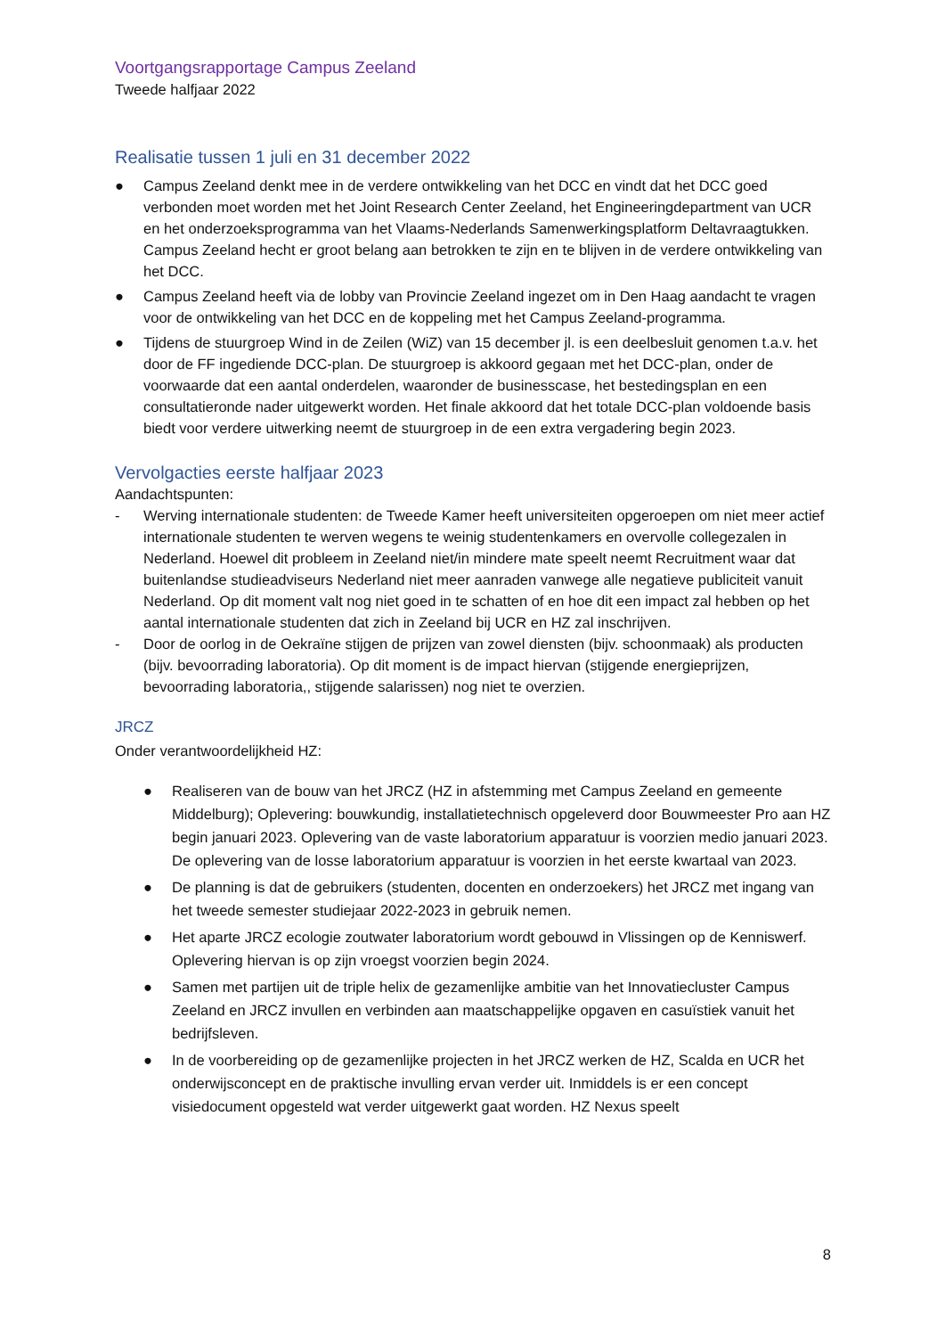Voortgangsrapportage Campus Zeeland
Tweede halfjaar 2022
Realisatie tussen 1 juli en 31 december 2022
● Campus Zeeland denkt mee in de verdere ontwikkeling van het DCC en vindt dat het DCC goed verbonden moet worden met het Joint Research Center Zeeland, het Engineeringdepartment van UCR en het onderzoeksprogramma van het Vlaams-Nederlands Samenwerkingsplatform Deltavraagtukken. Campus Zeeland hecht er groot belang aan betrokken te zijn en te blijven in de verdere ontwikkeling van het DCC.
● Campus Zeeland heeft via de lobby van Provincie Zeeland ingezet om in Den Haag aandacht te vragen voor de ontwikkeling van het DCC en de koppeling met het Campus Zeeland-programma.
● Tijdens de stuurgroep Wind in de Zeilen (WiZ) van 15 december jl. is een deelbesluit genomen t.a.v. het door de FF ingediende DCC-plan. De stuurgroep is akkoord gegaan met het DCC-plan, onder de voorwaarde dat een aantal onderdelen, waaronder de businesscase, het bestedingsplan en een consultatieronde nader uitgewerkt worden. Het finale akkoord dat het totale DCC-plan voldoende basis biedt voor verdere uitwerking neemt de stuurgroep in de een extra vergadering begin 2023.
Vervolgacties eerste halfjaar 2023
Aandachtspunten:
- Werving internationale studenten: de Tweede Kamer heeft universiteiten opgeroepen om niet meer actief internationale studenten te werven wegens te weinig studentenkamers en overvolle collegezalen in Nederland. Hoewel dit probleem in Zeeland niet/in mindere mate speelt neemt Recruitment waar dat buitenlandse studieadviseurs Nederland niet meer aanraden vanwege alle negatieve publiciteit vanuit Nederland. Op dit moment valt nog niet goed in te schatten of en hoe dit een impact zal hebben op het aantal internationale studenten dat zich in Zeeland bij UCR en HZ zal inschrijven.
- Door de oorlog in de Oekraïne stijgen de prijzen van zowel diensten (bijv. schoonmaak) als producten (bijv. bevoorrading laboratoria). Op dit moment is de impact hiervan (stijgende energieprijzen, bevoorrading laboratoria,, stijgende salarissen) nog niet te overzien.
JRCZ
Onder verantwoordelijkheid HZ:
● Realiseren van de bouw van het JRCZ (HZ in afstemming met Campus Zeeland en gemeente Middelburg); Oplevering: bouwkundig, installatietechnisch opgeleverd door Bouwmeester Pro aan HZ begin januari 2023. Oplevering van de vaste laboratorium apparatuur is voorzien medio januari 2023. De oplevering van de losse laboratorium apparatuur is voorzien in het eerste kwartaal van 2023.
● De planning is dat de gebruikers (studenten, docenten en onderzoekers) het JRCZ met ingang van het tweede semester studiejaar 2022-2023 in gebruik nemen.
● Het aparte JRCZ ecologie zoutwater laboratorium wordt gebouwd in Vlissingen op de Kenniswerf. Oplevering hiervan is op zijn vroegst voorzien begin 2024.
● Samen met partijen uit de triple helix de gezamenlijke ambitie van het Innovatiecluster Campus Zeeland en JRCZ invullen en verbinden aan maatschappelijke opgaven en casuïstiek vanuit het bedrijfsleven.
● In de voorbereiding op de gezamenlijke projecten in het JRCZ werken de HZ, Scalda en UCR het onderwijsconcept en de praktische invulling ervan verder uit. Inmiddels is er een concept visiedocument opgesteld wat verder uitgewerkt gaat worden. HZ Nexus speelt
8